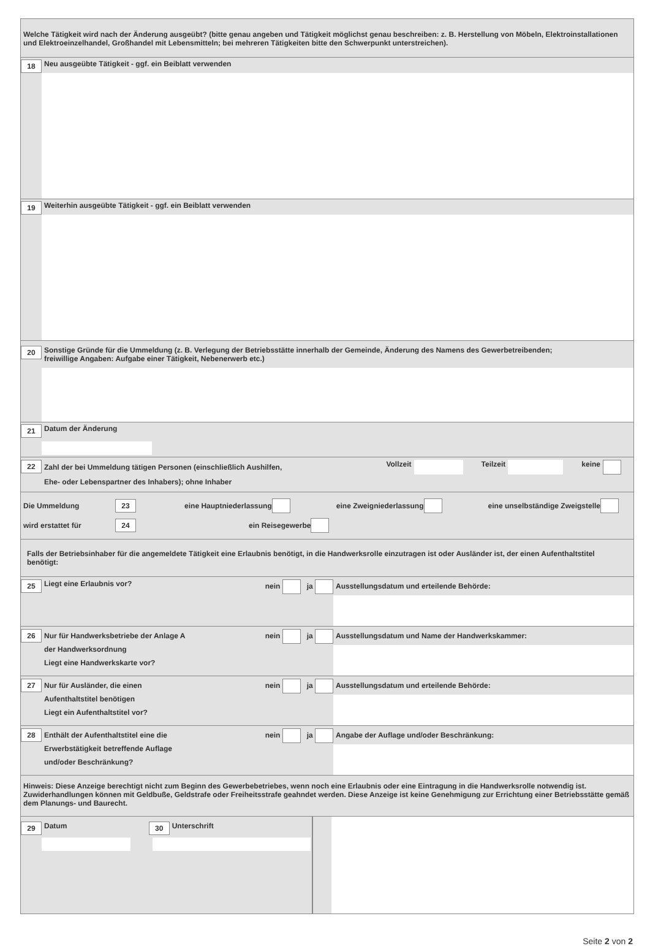Welche Tätigkeit wird nach der Änderung ausgeübt? (bitte genau angeben und Tätigkeit möglichst genau beschreiben: z. B. Herstellung von Möbeln, Elektroinstallationen und Elektroeinzelhandel, Großhandel mit Lebensmitteln; bei mehreren Tätigkeiten bitte den Schwerpunkt unterstreichen).
18 Neu ausgeübte Tätigkeit - ggf. ein Beiblatt verwenden
19 Weiterhin ausgeübte Tätigkeit - ggf. ein Beiblatt verwenden
20 Sonstige Gründe für die Ummeldung (z. B. Verlegung der Betriebsstätte innerhalb der Gemeinde, Änderung des Namens des Gewerbetreibenden;
freiwillige Angaben: Aufgabe einer Tätigkeit, Nebenerwerb etc.)
21 Datum der Änderung
22 Zahl der bei Ummeldung tätigen Personen (einschließlich Aushilfen,
Ehe- oder Lebenspartner des Inhabers); ohne Inhaber Vollzeit Teilzeit keine
Die Ummeldung 23 eine Hauptniederlassung eine Zweigniederlassung eine unselbständige Zweigstelle
wird erstattet für 24 ein Reisegewerbe
Falls der Betriebsinhaber für die angemeldete Tätigkeit eine Erlaubnis benötigt, in die Handwerksrolle einzutragen ist oder Ausländer ist, der einen Aufenthaltstitel benötigt:
25 Liegt eine Erlaubnis vor? nein ja
Ausstellungsdatum und erteilende Behörde:
26 Nur für Handwerksbetriebe der Anlage A
der Handwerksordnung
Liegt eine Handwerkskarte vor? nein ja
Ausstellungsdatum und Name der Handwerkskammer:
27 Nur für Ausländer, die einen
Aufenthaltstitel benötigen
Liegt ein Aufenthaltstitel vor? nein ja
Ausstellungsdatum und erteilende Behörde:
28 Enthält der Aufenthaltstitel eine die
Erwerbstätigkeit betreffende Auflage
und/oder Beschränkung? nein ja
Angabe der Auflage und/oder Beschränkung:
Hinweis: Diese Anzeige berechtigt nicht zum Beginn des Gewerbebetriebes, wenn noch eine Erlaubnis oder eine Eintragung in die Handwerksrolle notwendig ist. Zuwiderhandlungen können mit Geldbuße, Geldstrafe oder Freiheitsstrafe geahndet werden. Diese Anzeige ist keine Genehmigung zur Errichtung einer Betriebsstätte gemäß dem Planungs- und Baurecht.
29 Datum 30 Unterschrift
Seite 2 von 2